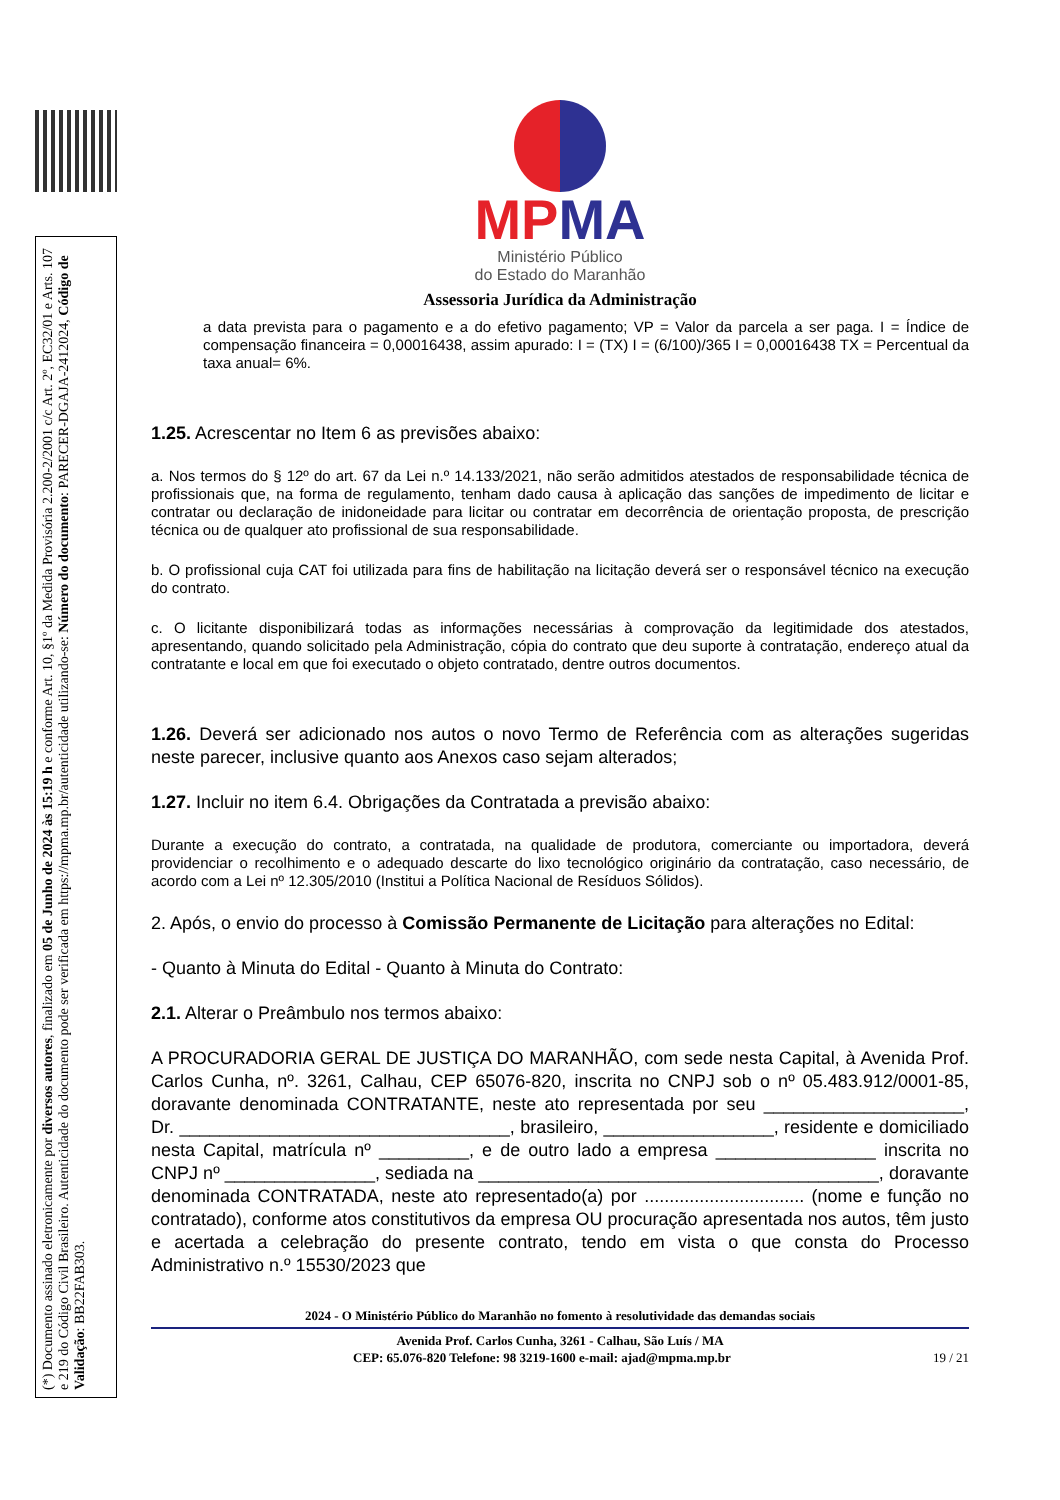(*) Documento assinado eletronicamente por diversos autores, finalizado em 05 de Junho de 2024 às 15:19 h e conforme Art. 10, §1º da Medida Provisória 2.200-2/2001 c/c Art. 2º, EC32/01 e Arts. 107 e 219 do Código Civil Brasileiro. Autenticidade do documento pode ser verificada em https://mpma.mp.br/autenticidade utilizando-se: Número do documento: PARECER-DGAJA-2412024, Código de Validação: BB22FAB303.
MPMA
Ministério Público
do Estado do Maranhão
Assessoria Jurídica da Administração
a data prevista para o pagamento e a do efetivo pagamento; VP = Valor da parcela a ser paga. I = Índice de compensação financeira = 0,00016438, assim apurado: I = (TX) I = (6/100)/365 I = 0,00016438 TX = Percentual da taxa anual= 6%.
1.25. Acrescentar no Item 6 as previsões abaixo:
a. Nos termos do § 12º do art. 67 da Lei n.º 14.133/2021, não serão admitidos atestados de responsabilidade técnica de profissionais que, na forma de regulamento, tenham dado causa à aplicação das sanções de impedimento de licitar e contratar ou declaração de inidoneidade para licitar ou contratar em decorrência de orientação proposta, de prescrição técnica ou de qualquer ato profissional de sua responsabilidade.
b. O profissional cuja CAT foi utilizada para fins de habilitação na licitação deverá ser o responsável técnico na execução do contrato.
c. O licitante disponibilizará todas as informações necessárias à comprovação da legitimidade dos atestados, apresentando, quando solicitado pela Administração, cópia do contrato que deu suporte à contratação, endereço atual da contratante e local em que foi executado o objeto contratado, dentre outros documentos.
1.26. Deverá ser adicionado nos autos o novo Termo de Referência com as alterações sugeridas neste parecer, inclusive quanto aos Anexos caso sejam alterados;
1.27. Incluir no item 6.4. Obrigações da Contratada a previsão abaixo:
Durante a execução do contrato, a contratada, na qualidade de produtora, comerciante ou importadora, deverá providenciar o recolhimento e o adequado descarte do lixo tecnológico originário da contratação, caso necessário, de acordo com a Lei nº 12.305/2010 (Institui a Política Nacional de Resíduos Sólidos).
2. Após, o envio do processo à Comissão Permanente de Licitação para alterações no Edital:
- Quanto à Minuta do Edital - Quanto à Minuta do Contrato:
2.1. Alterar o Preâmbulo nos termos abaixo:
A PROCURADORIA GERAL DE JUSTIÇA DO MARANHÃO, com sede nesta Capital, à Avenida Prof. Carlos Cunha, nº. 3261, Calhau, CEP 65076-820, inscrita no CNPJ sob o nº 05.483.912/0001-85, doravante denominada CONTRATANTE, neste ato representada por seu ____________________, Dr. _________________________________, brasileiro, _________________, residente e domiciliado nesta Capital, matrícula nº _________, e de outro lado a empresa ________________ inscrita no CNPJ nº _______________, sediada na ________________________________________, doravante denominada CONTRATADA, neste ato representado(a) por ................................ (nome e função no contratado), conforme atos constitutivos da empresa OU procuração apresentada nos autos, têm justo e acertada a celebração do presente contrato, tendo em vista o que consta do Processo Administrativo n.º 15530/2023 que
2024 - O Ministério Público do Maranhão no fomento à resolutividade das demandas sociais
Avenida Prof. Carlos Cunha, 3261 - Calhau, São Luís / MA
CEP: 65.076-820 Telefone: 98 3219-1600 e-mail: ajad@mpma.mp.br 19 / 21